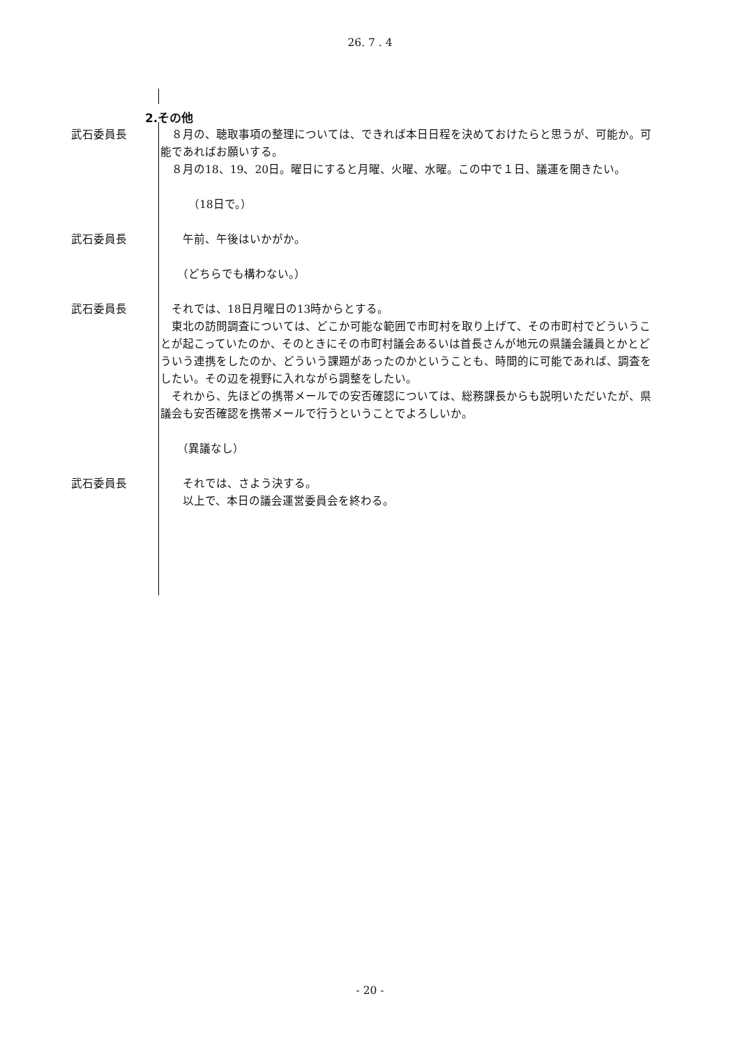26. 7 . 4
2.その他
武石委員長 　８月の、聴取事項の整理については、できれば本日日程を決めておけたらと思うが、可能か。可能であればお願いする。
　８月の18、19、20日。曜日にすると月曜、火曜、水曜。この中で１日、議運を開きたい。
　　　（18日で。）
武石委員長 　　午前、午後はいかがか。
　　（どちらでも構わない。）
武石委員長 　それでは、18日月曜日の13時からとする。
　東北の訪問調査については、どこか可能な範囲で市町村を取り上げて、その市町村でどういうことが起こっていたのか、そのときにその市町村議会あるいは首長さんが地元の県議会議員とかとどういう連携をしたのか、どういう課題があったのかということも、時間的に可能であれば、調査をしたい。その辺を視野に入れながら調整をしたい。
　それから、先ほどの携帯メールでの安否確認については、総務課長からも説明いただいたが、県議会も安否確認を携帯メールで行うということでよろしいか。
　　（異議なし）
武石委員長 　　それでは、さよう決する。
　　以上で、本日の議会運営委員会を終わる。
- 20 -